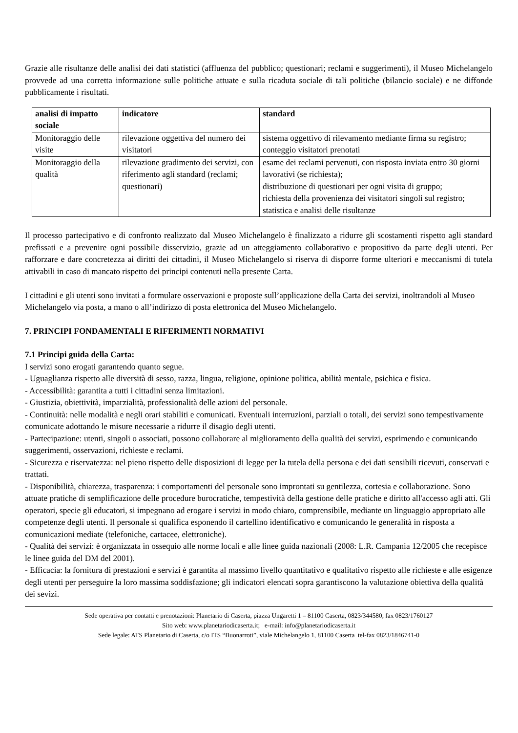Grazie alle risultanze delle analisi dei dati statistici (affluenza del pubblico; questionari; reclami e suggerimenti), il Museo Michelangelo provvede ad una corretta informazione sulle politiche attuate e sulla ricaduta sociale di tali politiche (bilancio sociale) e ne diffonde pubblicamente i risultati.
| analisi di impatto sociale | indicatore | standard |
| --- | --- | --- |
| Monitoraggio delle visite | rilevazione oggettiva del numero dei visitatori | sistema oggettivo di rilevamento mediante firma su registro; conteggio visitatori prenotati |
| Monitoraggio della qualità | rilevazione gradimento dei servizi, con riferimento agli standard (reclami; questionari) | esame dei reclami pervenuti, con risposta inviata entro 30 giorni lavorativi (se richiesta); distribuzione di questionari per ogni visita di gruppo; richiesta della provenienza dei visitatori singoli sul registro; statistica e analisi delle risultanze |
Il processo partecipativo e di confronto realizzato dal Museo Michelangelo è finalizzato a ridurre gli scostamenti rispetto agli standard prefissati e a prevenire ogni possibile disservizio, grazie ad un atteggiamento collaborativo e propositivo da parte degli utenti. Per rafforzare e dare concretezza ai diritti dei cittadini, il Museo Michelangelo si riserva di disporre forme ulteriori e meccanismi di tutela attivabili in caso di mancato rispetto dei principi contenuti nella presente Carta.
I cittadini e gli utenti sono invitati a formulare osservazioni e proposte sull’applicazione della Carta dei servizi, inoltrandoli al Museo Michelangelo via posta, a mano o all’indirizzo di posta elettronica del Museo Michelangelo.
7. PRINCIPI FONDAMENTALI E RIFERIMENTI NORMATIVI
7.1 Principi guida della Carta:
I servizi sono erogati garantendo quanto segue.
- Uguaglianza rispetto alle diversità di sesso, razza, lingua, religione, opinione politica, abilità mentale, psichica e fisica.
- Accessibilità: garantita a tutti i cittadini senza limitazioni.
- Giustizia, obiettività, imparzialità, professionalità delle azioni del personale.
- Continuità: nelle modalità e negli orari stabiliti e comunicati. Eventuali interruzioni, parziali o totali, dei servizi sono tempestivamente comunicate adottando le misure necessarie a ridurre il disagio degli utenti.
- Partecipazione: utenti, singoli o associati, possono collaborare al miglioramento della qualità dei servizi, esprimendo e comunicando suggerimenti, osservazioni, richieste e reclami.
- Sicurezza e riservatezza: nel pieno rispetto delle disposizioni di legge per la tutela della persona e dei dati sensibili ricevuti, conservati e trattati.
- Disponibilità, chiarezza, trasparenza: i comportamenti del personale sono improntati su gentilezza, cortesia e collaborazione. Sono attuate pratiche di semplificazione delle procedure burocratiche, tempestività della gestione delle pratiche e diritto all'accesso agli atti. Gli operatori, specie gli educatori, si impegnano ad erogare i servizi in modo chiaro, comprensibile, mediante un linguaggio appropriato alle competenze degli utenti. Il personale si qualifica esponendo il cartellino identificativo e comunicando le generalità in risposta a comunicazioni mediate (telefoniche, cartacee, elettroniche).
- Qualità dei servizi: è organizzata in ossequio alle norme locali e alle linee guida nazionali (2008: L.R. Campania 12/2005 che recepisce le linee guida del DM del 2001).
- Efficacia: la fornitura di prestazioni e servizi è garantita al massimo livello quantitativo e qualitativo rispetto alle richieste e alle esigenze degli utenti per perseguire la loro massima soddisfazione; gli indicatori elencati sopra garantiscono la valutazione obiettiva della qualità dei sevizi.
Sede operativa per contatti e prenotazioni: Planetario di Caserta, piazza Ungaretti 1 – 81100 Caserta, 0823/344580, fax 0823/1760127
Sito web: www.planetariodicaserta.it; e-mail: info@planetariodicaserta.it
Sede legale: ATS Planetario di Caserta, c/o ITS “Buonarroti”, viale Michelangelo 1, 81100 Caserta tel-fax 0823/1846741-0